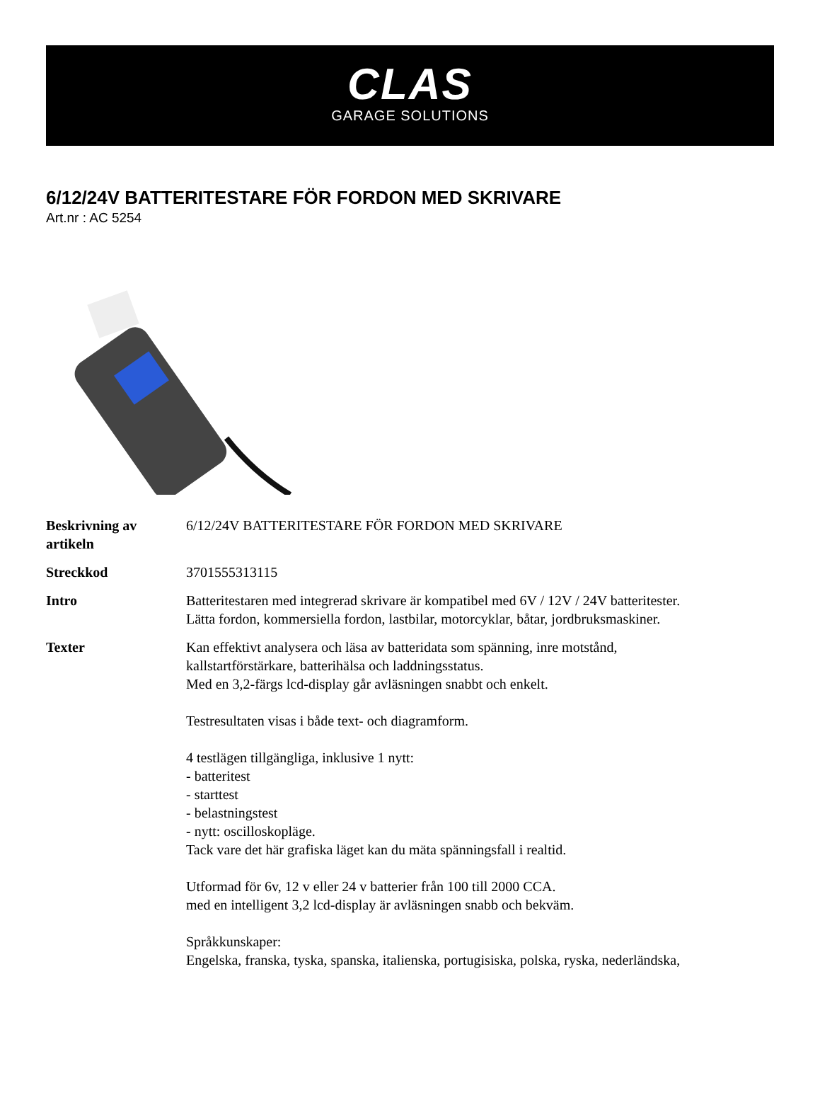CLAS
GARAGE SOLUTIONS
6/12/24V BATTERITESTARE FÖR FORDON MED SKRIVARE
Art.nr : AC 5254
| Beskrivning av artikeln | 6/12/24V BATTERITESTARE FÖR FORDON MED SKRIVARE |
| Streckkod | 3701555313115 |
| Intro | Batteritestaren med integrerad skrivare är kompatibel med 6V / 12V / 24V batteritester. Lätta fordon, kommersiella fordon, lastbilar, motorcyklar, båtar, jordbruksmaskiner. |
| Texter | Kan effektivt analysera och läsa av batteridata som spänning, inre motstånd, kallstartförstärkare, batterihälsa och laddningsstatus. Med en 3,2-färgs lcd-display går avläsningen snabbt och enkelt. Testresultaten visas i både text- och diagramform. 4 testlägen tillgängliga, inklusive 1 nytt: - batteritest - starttest - belastningstest - nytt: oscilloskopläge. Tack vare det här grafiska läget kan du mäta spänningsfall i realtid. Utformad för 6v, 12 v eller 24 v batterier från 100 till 2000 CCA. med en intelligent 3,2 lcd-display är avläsningen snabb och bekväm. Språkkunskaper: Engelska, franska, tyska, spanska, italienska, portugisiska, polska, ryska, nederländska, |